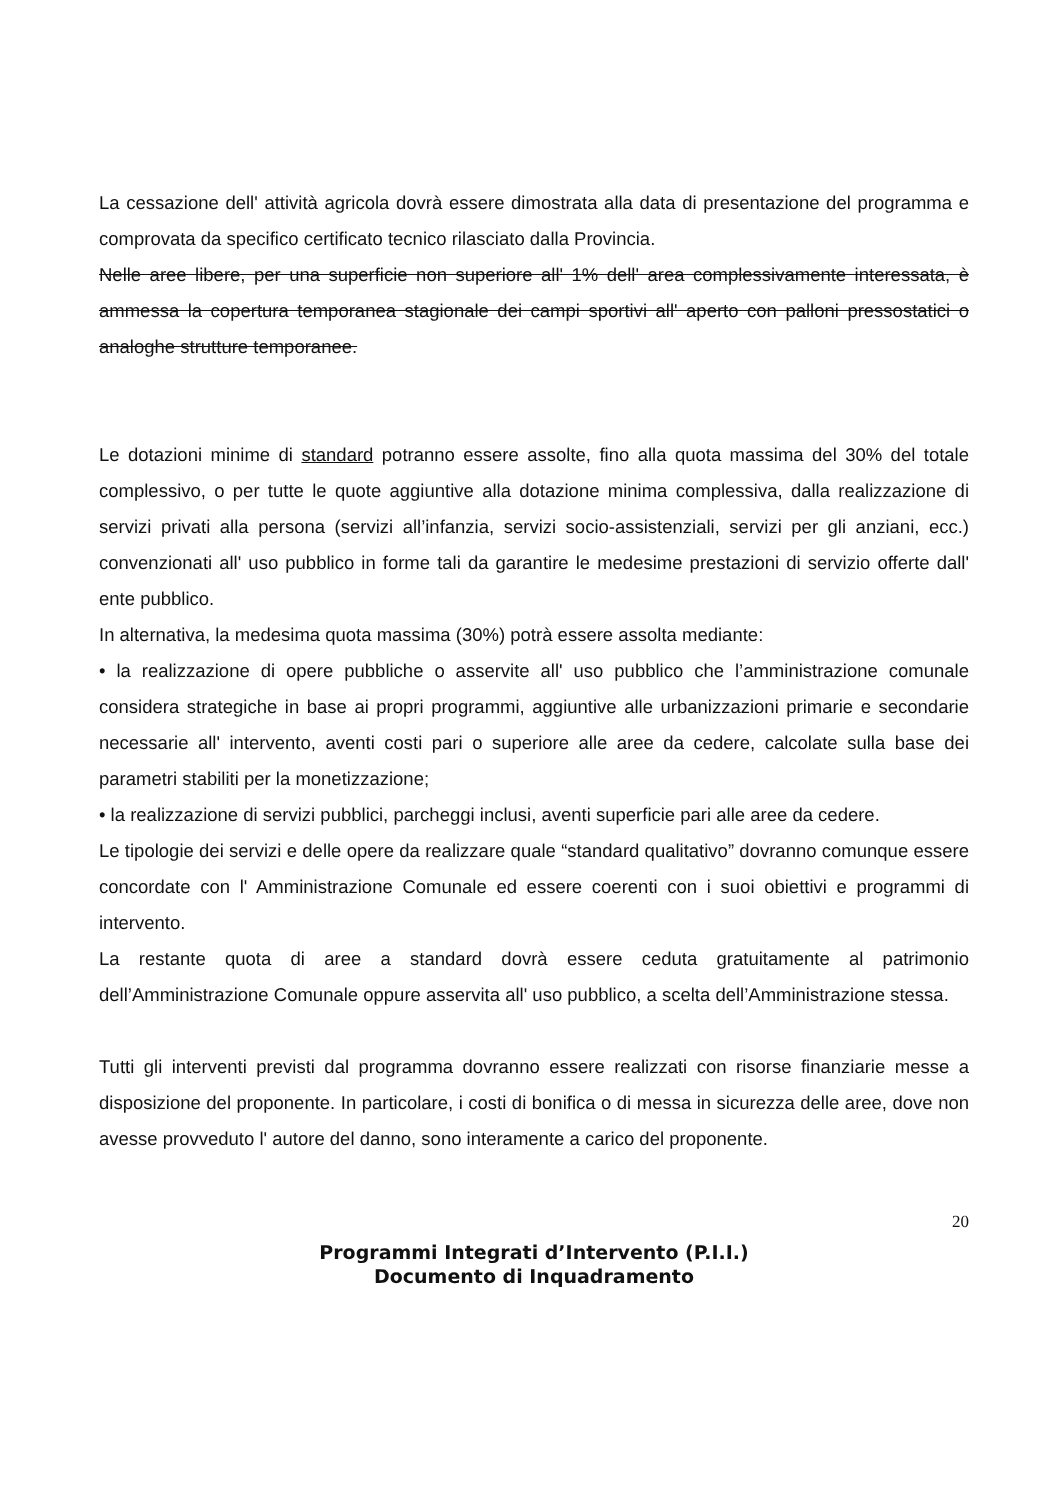La cessazione dell' attività agricola dovrà essere dimostrata alla data di presentazione del programma e comprovata da specifico certificato tecnico rilasciato dalla Provincia.
Nelle aree libere, per una superficie non superiore all' 1% dell' area complessivamente interessata, è ammessa la copertura temporanea stagionale dei campi sportivi all' aperto con palloni pressostatici o analoghe strutture temporanee.
Le dotazioni minime di standard potranno essere assolte, fino alla quota massima del 30% del totale complessivo, o per tutte le quote aggiuntive alla dotazione minima complessiva, dalla realizzazione di servizi privati alla persona (servizi all’infanzia, servizi socio-assistenziali, servizi per gli anziani, ecc.) convenzionati all' uso pubblico in forme tali da garantire le medesime prestazioni di servizio offerte dall' ente pubblico.
In alternativa, la medesima quota massima (30%) potrà essere assolta mediante:
• la realizzazione di opere pubbliche o asservite all' uso pubblico che l’amministrazione comunale considera strategiche in base ai propri programmi, aggiuntive alle urbanizzazioni primarie e secondarie necessarie all' intervento, aventi costi pari o superiore alle aree da cedere, calcolate sulla base dei parametri stabiliti per la monetizzazione;
• la realizzazione di servizi pubblici, parcheggi inclusi, aventi superficie pari alle aree da cedere.
Le tipologie dei servizi e delle opere da realizzare quale “standard qualitativo” dovranno comunque essere concordate con l' Amministrazione Comunale ed essere coerenti con i suoi obiettivi e programmi di intervento.
La restante quota di aree a standard dovrà essere ceduta gratuitamente al patrimonio dell’Amministrazione Comunale oppure asservita all' uso pubblico, a scelta dell’Amministrazione stessa.
Tutti gli interventi previsti dal programma dovranno essere realizzati con risorse finanziarie messe a disposizione del proponente. In particolare, i costi di bonifica o di messa in sicurezza delle aree, dove non avesse provveduto l' autore del danno, sono interamente a carico del proponente.
20
Programmi Integrati d’Intervento (P.I.I.)
Documento di Inquadramento